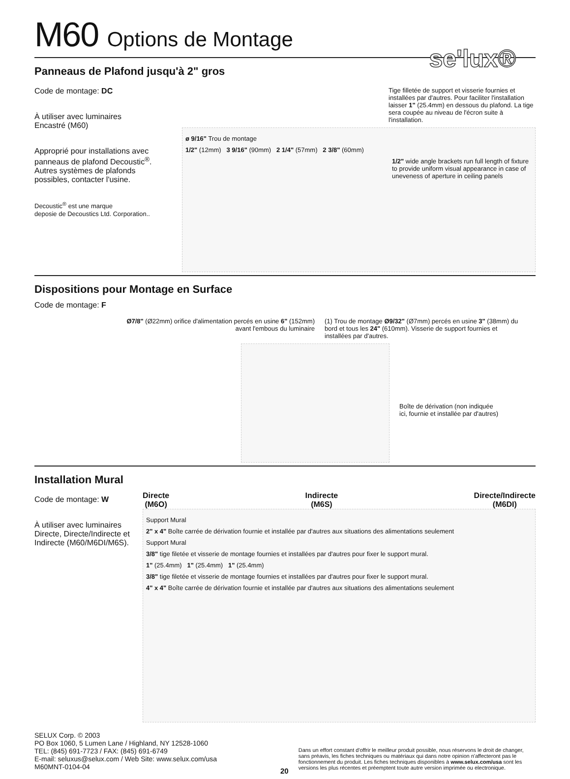se'lux®
M60 Options de Montage
Panneaus de Plafond jusqu'à 2" gros
Code de montage: DC
À utiliser avec luminaires
Encastré (M60)
Approprié pour installations avec panneaus de plafond Decoustic<sup>®</sup>. Autres systèmes de plafonds possibles, contacter l'usine.
Decoustic<sup>®</sup> est une marque
deposie de Decoustics Ltd. Corporation..
Tige filletée de support et visserie fournies et installées par d'autres. Pour faciliter l'installation laisser 1" (25.4mm) en dessous du plafond. La tige sera coupée au niveau de l'écron suite à l'installation.
ø 9/16" Trou de montage
1/2" (12mm) 3 9/16" (90mm) 2 1/4" (57mm) 2 3/8" (60mm)
1/2" wide angle brackets run full length of fixture to provide uniform visual appearance in case of uneveness of aperture in ceiling panels
Dispositions pour Montage en Surface
Code de montage: F
Ø7/8" (Ø22mm) orifice d'alimentation percés en usine 6" (152mm) avant l'embous du luminaire
(1) Trou de montage Ø9/32" (Ø7mm) percés en usine 3" (38mm) du bord et tous les 24" (610mm). Visserie de support fournies et installées par d'autres.
Boîte de dérivation (non indiquée
ici, fournie et installée par d'autres)
Installation Mural
Code de montage: W
À utiliser avec luminaires Directe, Directe/Indirecte et Indirecte (M60/M6DI/M6S).
Directe
(M6O)
Indirecte
(M6S)
Directe/Indirecte
(M6DI)
Support Mural
2" x 4" Boîte carrée de dérivation fournie et installée par d'autres aux situations des alimentations seulement
Support Mural
3/8" tige filetée et visserie de montage fournies et installées par d'autres pour fixer le support mural.
1" (25.4mm) 1" (25.4mm) 1" (25.4mm)
3/8" tige filetée et visserie de montage fournies et installées par d'autres pour fixer le support mural.
4" x 4" Boîte carrée de dérivation fournie et installée par d'autres aux situations des alimentations seulement
SELUX Corp. © 2003
PO Box 1060, 5 Lumen Lane / Highland, NY 12528-1060
TEL: (845) 691-7723 / FAX: (845) 691-6749
E-mail: seluxus@selux.com / Web Site: www.selux.com/usa
M60MNT-0104-04
20
Dans un effort constant d'offrir le meilleur produit possible, nous réservons le droit de changer, sans préavis, les fiches techniques ou matériaux qui dans notre opinion n'affecteront pas le fonctionnement du produit. Les fiches techniques disponibles à www.selux.com/usa sont les versions les plus récentes et préemptent toute autre version imprimée ou electronique.